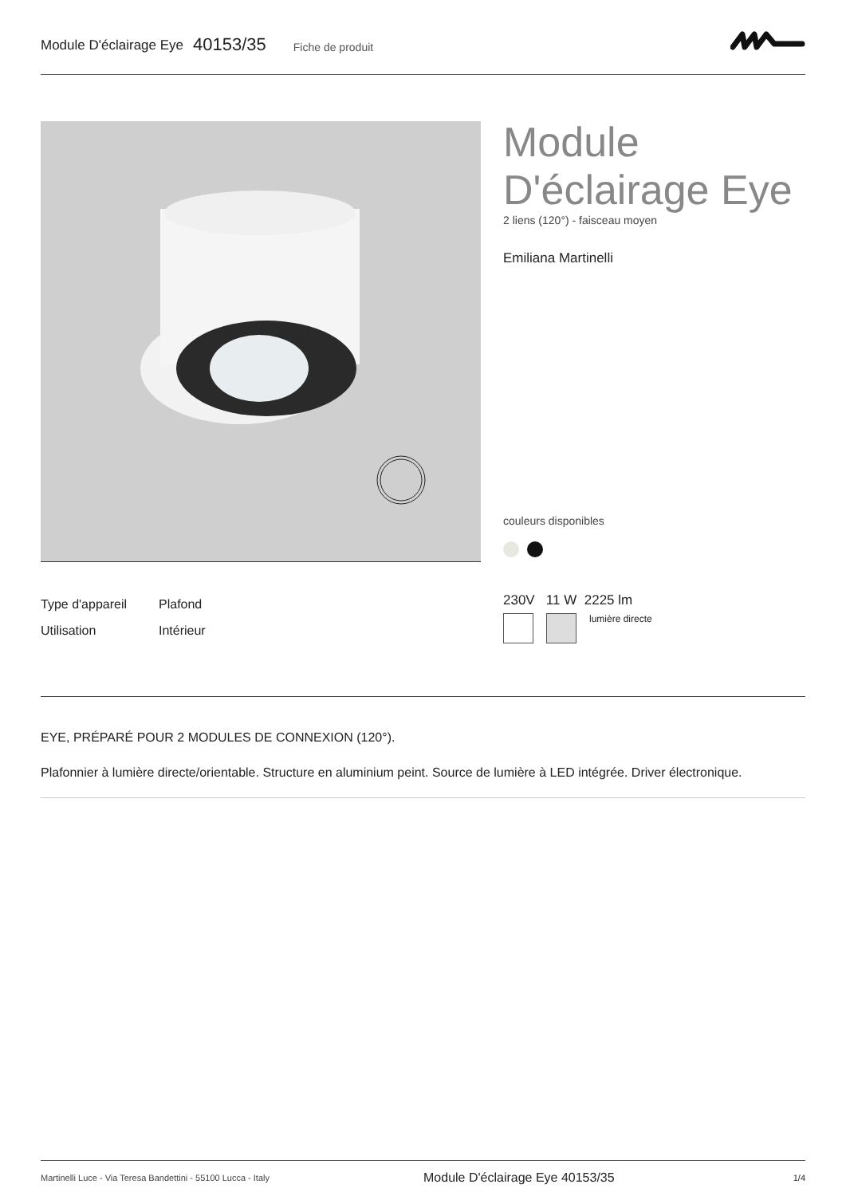Module D'éclairage Eye 40153/35 Fiche de produit
Module D'éclairage Eye
2 liens (120°) - faisceau moyen
Emiliana Martinelli
couleurs disponibles
| Type d'appareil | Plafond |
| Utilisation | Intérieur |
230V 11 W 2225 lm
lumière directe
EYE, PRÉPARÉ POUR 2 MODULES DE CONNEXION (120°).
Plafonnier à lumière directe/orientable. Structure en aluminium peint. Source de lumière à LED intégrée. Driver électronique.
Martinelli Luce - Via Teresa Bandettini - 55100 Lucca - Italy Module D'éclairage Eye 40153/35 1/4